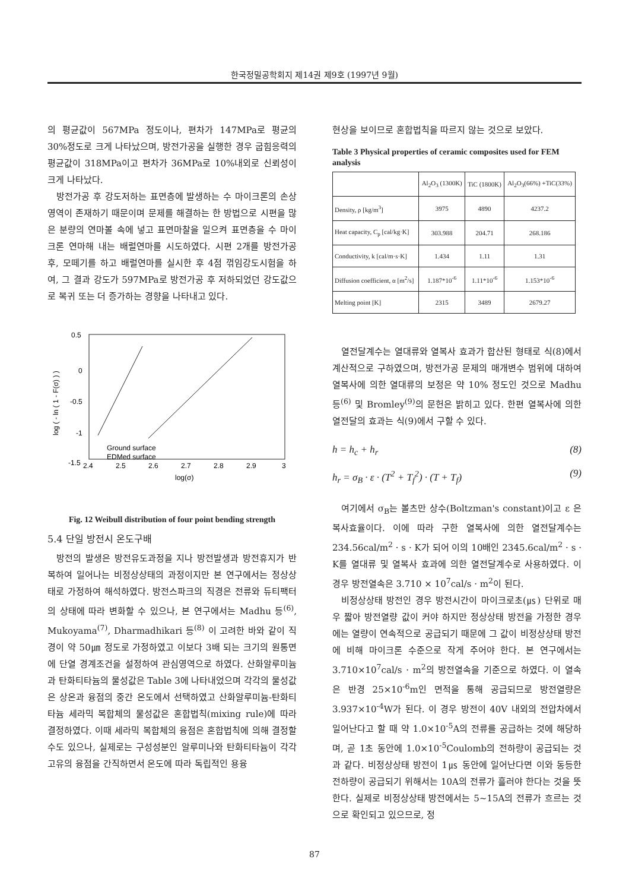한국정밀공학회지 제14권 제9호 (1997년 9월)
의 평균값이 567MPa 정도이나, 편차가 147MPa로 평균의 30%정도로 크게 나타났으며, 방전가공을 실행한 경우 굽힘응력의 평균값이 318MPa이고 편차가 36MPa로 10%내외로 신뢰성이 크게 나타났다.
방전가공 후 강도저하는 표면층에 발생하는 수 마이크론의 손상영역이 존재하기 때문이며 문제를 해결하는 한 방법으로 시편을 많은 분량의 연마볼 속에 넣고 표면마찰을 일으켜 표면층을 수 마이크론 연마해 내는 배럴연마를 시도하였다. 시편 2개를 방전가공 후, 모떼기를 하고 배럴연마를 실시한 후 4점 꺾임강도시험을 하여, 그 결과 강도가 597MPa로 방전가공 후 저하되었던 강도값으로 복귀 또는 더 증가하는 경향을 나타내고 있다.
log ( - ln ( 1 - F(σ) ) )
0.5
0
-0.5
-1
-1.5
2.4
2.5
2.6
2.7
2.8
2.9
3
log(σ)
Ground surface
EDMed surface
Fig. 12 Weibull distribution of four point bending strength
5.4 단일 방전시 온도구배
방전의 발생은 방전유도과정을 지나 방전발생과 방전휴지가 반복하여 일어나는 비정상상태의 과정이지만 본 연구에서는 정상상태로 가정하여 해석하였다. 방전스파크의 직경은 전류와 듀티팩터의 상태에 따라 변화할 수 있으나, 본 연구에서는 Madhu 등<sup>(6)</sup>, Mukoyama<sup>(7)</sup>, Dharmadhikari 등<sup>(8)</sup> 이 고려한 바와 같이 직경이 약 50㎛ 정도로 가정하였고 이보다 3배 되는 크기의 원통면에 단열 경계조건을 설정하여 관심영역으로 하였다. 산화알루미늄과 탄화티타늄의 물성값은 Table 3에 나타내었으며 각각의 물성값은 상온과 융점의 중간 온도에서 선택하였고 산화알루미늄-탄화티타늄 세라믹 복합체의 물성값은 혼합법칙(mixing rule)에 따라 결정하였다. 이때 세라믹 복합체의 융점은 혼합법칙에 의해 결정할 수도 있으나, 실제로는 구성성분인 알루미나와 탄화티타늄이 각각 고유의 융점을 간직하면서 온도에 따라 독립적인 용융
현상을 보이므로 혼합법칙을 따르지 않는 것으로 보았다.
Table 3 Physical properties of ceramic composites used for FEM analysis
| | Al<sub>2</sub>O<sub>3</sub> (1300K) | TiC (1800K) | Al<sub>2</sub>O<sub>3</sub>(66%) +TiC(33%) |
| --- | --- | --- | --- |
| Density, ρ [kg/m<sup>3</sup>] | 3975 | 4890 | 4237.2 |
| Heat capacity, C<sub>p</sub> [cal/kg·K] | 303.988 | 204.71 | 268.186 |
| Conductivity, k [cal/m·s·K] | 1.434 | 1.11 | 1.31 |
| Diffusion coefficient, α [m<sup>2</sup>/s] | 1.187*10<sup>-6</sup> | 1.11*10<sup>-6</sup> | 1.153*10<sup>-6</sup> |
| Melting point [K] | 2315 | 3489 | 2679.27 |
열전달계수는 열대류와 열복사 효과가 합산된 형태로 식(8)에서 계산적으로 구하였으며, 방전가공 문제의 매개변수 범위에 대하여 열복사에 의한 열대류의 보정은 약 10% 정도인 것으로 Madhu 등<sup>(6)</sup> 및 Bromley<sup>(9)</sup>의 문헌은 밝히고 있다. 한편 열복사에 의한 열전달의 효과는 식(9)에서 구할 수 있다.
h = h<sub>c</sub> + h<sub>r</sub> (8)
h<sub>r</sub> = σ<sub>B</sub> · ε · (T<sup>2</sup> + T<sub>f</sub><sup>2</sup>) · (T + T<sub>f</sub>) (9)
여기에서 σ<sub>B</sub>는 볼츠만 상수(Boltzman's constant)이고 ε 은 복사효율이다. 이에 따라 구한 열복사에 의한 열전달계수는 234.56cal/m<sup>2</sup> · s · K가 되어 이의 10배인 2345.6cal/m<sup>2</sup> · s · K를 열대류 및 열복사 효과에 의한 열전달계수로 사용하였다. 이 경우 방전열속은 3.710 × 10<sup>7</sup>cal/s · m<sup>2</sup>이 된다.
비정상상태 방전인 경우 방전시간이 마이크로초(㎲) 단위로 매우 짧아 방전열량 값이 커야 하지만 정상상태 방전을 가정한 경우에는 열량이 연속적으로 공급되기 때문에 그 값이 비정상상태 방전에 비해 마이크론 수준으로 작게 주어야 한다. 본 연구에서는 3.710×10<sup>7</sup>cal/s · m<sup>2</sup>의 방전열속을 기준으로 하였다. 이 열속은 반경 25×10<sup>-6</sup>m인 면적을 통해 공급되므로 방전열량은 3.937×10<sup>-4</sup>W가 된다. 이 경우 방전이 40V 내외의 전압차에서 일어난다고 할 때 약 1.0×10<sup>-5</sup>A의 전류를 공급하는 것에 해당하며, 곧 1초 동안에 1.0×10<sup>-5</sup>Coulomb의 전하량이 공급되는 것과 같다. 비정상상태 방전이 1㎲ 동안에 일어난다면 이와 동등한 전하량이 공급되기 위해서는 10A의 전류가 흘러야 한다는 것을 뜻한다. 실제로 비정상상태 방전에서는 5~15A의 전류가 흐르는 것으로 확인되고 있으므로, 정
87